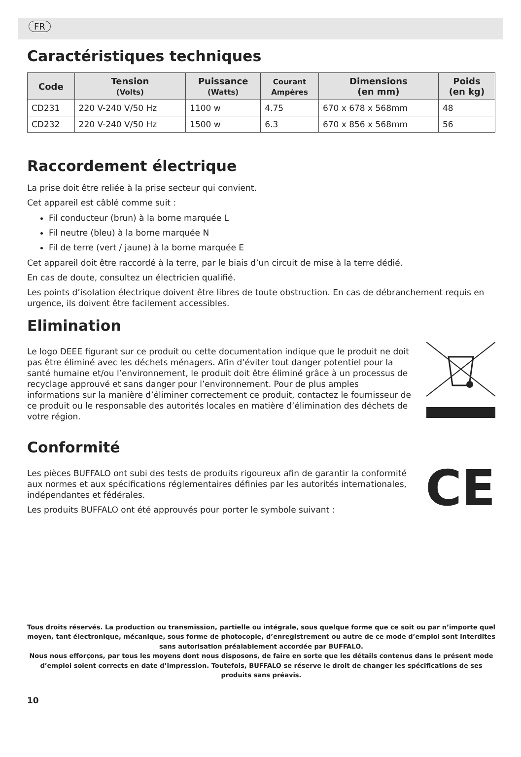FR
Caractéristiques techniques
| Code | Tension (Volts) | Puissance (Watts) | Courant Ampères | Dimensions (en mm) | Poids (en kg) |
| --- | --- | --- | --- | --- | --- |
| CD231 | 220 V-240 V/50 Hz | 1100 w | 4.75 | 670 x 678 x 568mm | 48 |
| CD232 | 220 V-240 V/50 Hz | 1500 w | 6.3 | 670 x 856 x 568mm | 56 |
Raccordement électrique
La prise doit être reliée à la prise secteur qui convient.
Cet appareil est câblé comme suit :
Fil conducteur (brun) à la borne marquée L
Fil neutre (bleu) à la borne marquée N
Fil de terre (vert / jaune) à la borne marquée E
Cet appareil doit être raccordé à la terre, par le biais d’un circuit de mise à la terre dédié.
En cas de doute, consultez un électricien qualifié.
Les points d’isolation électrique doivent être libres de toute obstruction. En cas de débranchement requis en urgence, ils doivent être facilement accessibles.
Elimination
Le logo DEEE figurant sur ce produit ou cette documentation indique que le produit ne doit pas être éliminé avec les déchets ménagers. Afin d’éviter tout danger potentiel pour la santé humaine et/ou l’environnement, le produit doit être éliminé grâce à un processus de recyclage approuvé et sans danger pour l’environnement. Pour de plus amples informations sur la manière d’éliminer correctement ce produit, contactez le fournisseur de ce produit ou le responsable des autorités locales en matière d’élimination des déchets de votre région.
Conformité
Les pièces BUFFALO ont subi des tests de produits rigoureux afin de garantir la conformité aux normes et aux spécifications réglementaires définies par les autorités internationales, indépendantes et fédérales.
Les produits BUFFALO ont été approuvés pour porter le symbole suivant :
CE
Tous droits réservés. La production ou transmission, partielle ou intégrale, sous quelque forme que ce soit ou par n’importe quel moyen, tant électronique, mécanique, sous forme de photocopie, d’enregistrement ou autre de ce mode d’emploi sont interdites sans autorisation préalablement accordée par BUFFALO.
Nous nous efforçons, par tous les moyens dont nous disposons, de faire en sorte que les détails contenus dans le présent mode d’emploi soient corrects en date d’impression. Toutefois, BUFFALO se réserve le droit de changer les spécifications de ses produits sans préavis.
10